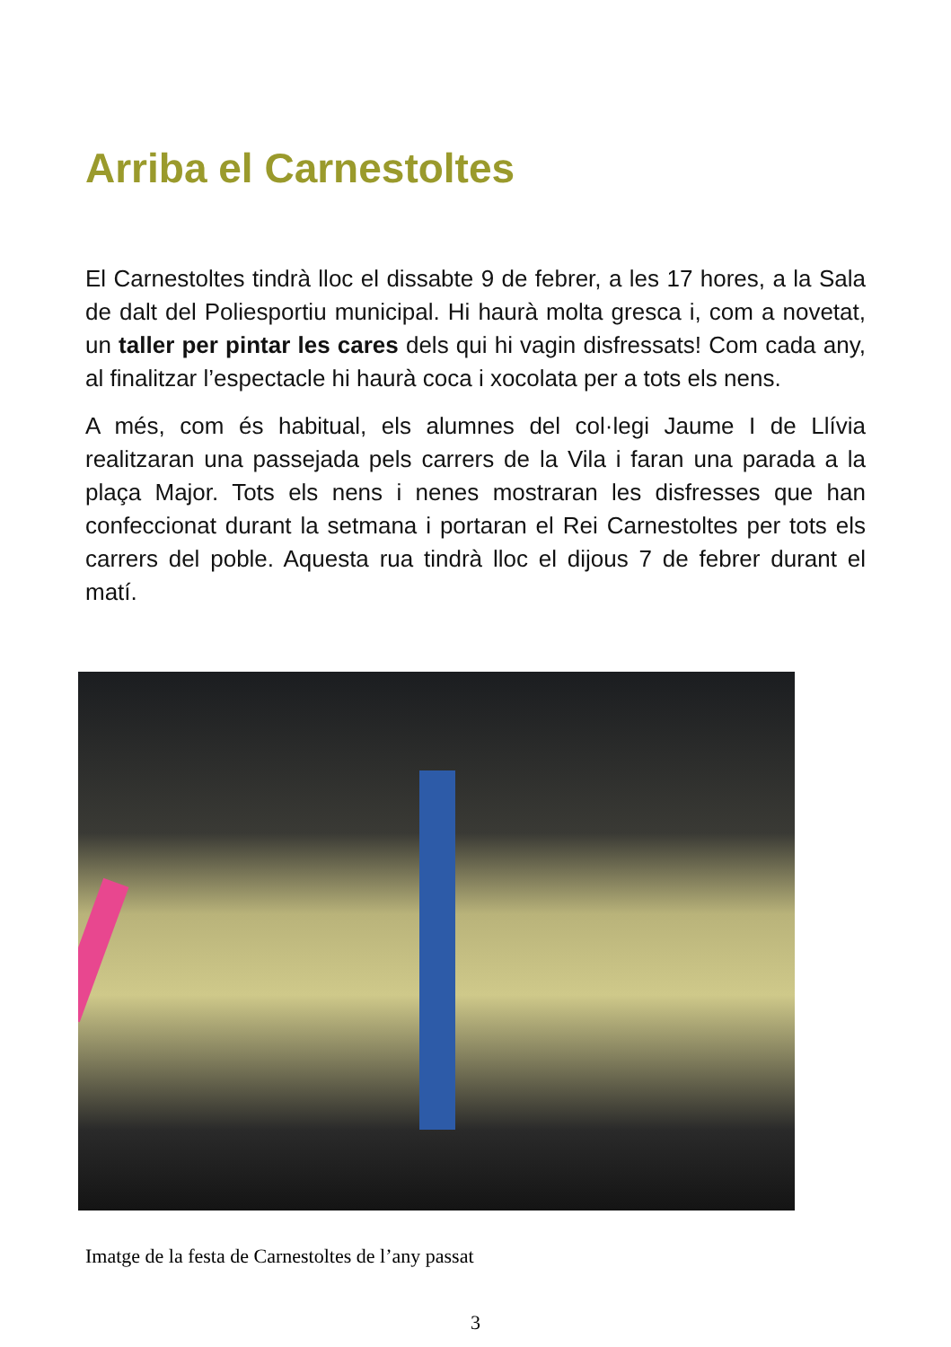Arriba el Carnestoltes
El Carnestoltes tindrà lloc el dissabte 9 de febrer, a les 17 hores, a la Sala de dalt del Poliesportiu municipal. Hi haurà molta gresca i, com a novetat, un taller per pintar les cares dels qui hi vagin disfressats! Com cada any, al finalitzar l’espectacle hi haurà coca i xocolata per a tots els nens.
A més, com és habitual, els alumnes del col·legi Jaume I de Llívia realitzaran una passejada pels carrers de la Vila i faran una parada a la plaça Major. Tots els nens i nenes mostraran les disfresses que han confeccionat durant la setmana i portaran el Rei Carnestoltes per tots els carrers del poble. Aquesta rua tindrà lloc el dijous 7 de febrer durant el matí.
Imatge de la festa de Carnestoltes de l’any passat
3